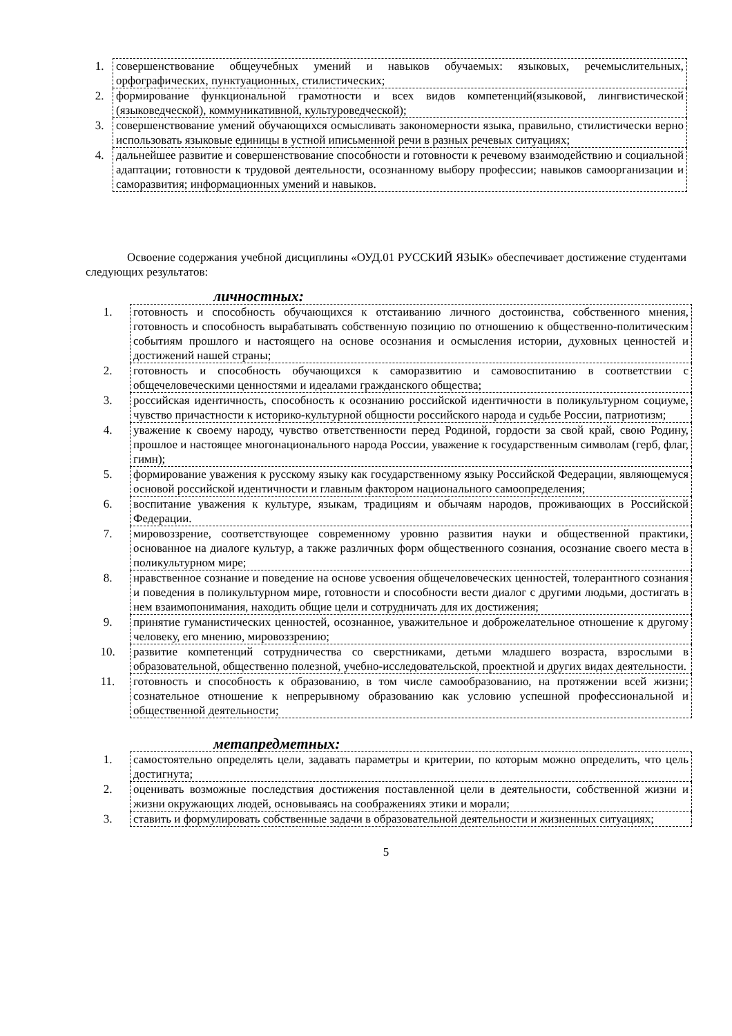| 1. | совершенствование общеучебных умений и навыков обучаемых: языковых, речемыслительных, орфографических, пунктуационных, стилистических; |
| 2. | формирование функциональной грамотности и всех видов компетенций(языковой, лингвистической (языковедческой), коммуникативной, культуроведческой); |
| 3. | совершенствование умений обучающихся осмысливать закономерности языка, правильно, стилистически верно использовать языковые единицы в устной иписьменной речи в разных речевых ситуациях; |
| 4. | дальнейшее развитие и совершенствование способности и готовности к речевому взаимодействию и социальной адаптации; готовности к трудовой деятельности, осознанному выбору профессии; навыков самоорганизации и саморазвития; информационных умений и навыков. |
Освоение содержания учебной дисциплины «ОУД.01 РУССКИЙ ЯЗЫК» обеспечивает достижение студентами следующих результатов:
личностных:
| 1. | готовность и способность обучающихся к отстаиванию личного достоинства, собственного мнения, готовность и способность вырабатывать собственную позицию по отношению к общественно-политическим событиям прошлого и настоящего на основе осознания и осмысления истории, духовных ценностей и достижений нашей страны; |
| 2. | готовность и способность обучающихся к саморазвитию и самовоспитанию в соответствии с общечеловеческими ценностями и идеалами гражданского общества; |
| 3. | российская идентичность, способность к осознанию российской идентичности в поликультурном социуме, чувство причастности к историко-культурной общности российского народа и судьбе России, патриотизм; |
| 4. | уважение к своему народу, чувство ответственности перед Родиной, гордости за свой край, свою Родину, прошлое и настоящее многонационального народа России, уважение к государственным символам (герб, флаг, гимн); |
| 5. | формирование уважения к русскому языку как государственному языку Российской Федерации, являющемуся основой российской идентичности и главным фактором национального самоопределения; |
| 6. | воспитание уважения к культуре, языкам, традициям и обычаям народов, проживающих в Российской Федерации. |
| 7. | мировоззрение, соответствующее современному уровню развития науки и общественной практики, основанное на диалоге культур, а также различных форм общественного сознания, осознание своего места в поликультурном мире; |
| 8. | нравственное сознание и поведение на основе усвоения общечеловеческих ценностей, толерантного сознания и поведения в поликультурном мире, готовности и способности вести диалог с другими людьми, достигать в нем взаимопонимания, находить общие цели и сотрудничать для их достижения; |
| 9. | принятие гуманистических ценностей, осознанное, уважительное и доброжелательное отношение к другому человеку, его мнению, мировоззрению; |
| 10. | развитие компетенций сотрудничества со сверстниками, детьми младшего возраста, взрослыми в образовательной, общественно полезной, учебно-исследовательской, проектной и других видах деятельности. |
| 11. | готовность и способность к образованию, в том числе самообразованию, на протяжении всей жизни; сознательное отношение к непрерывному образованию как условию успешной профессиональной и общественной деятельности; |
метапредметных:
| 1. | самостоятельно определять цели, задавать параметры и критерии, по которым можно определить, что цель достигнута; |
| 2. | оценивать возможные последствия достижения поставленной цели в деятельности, собственной жизни и жизни окружающих людей, основываясь на соображениях этики и морали; |
| 3. | ставить и формулировать собственные задачи в образовательной деятельности и жизненных ситуациях; |
5